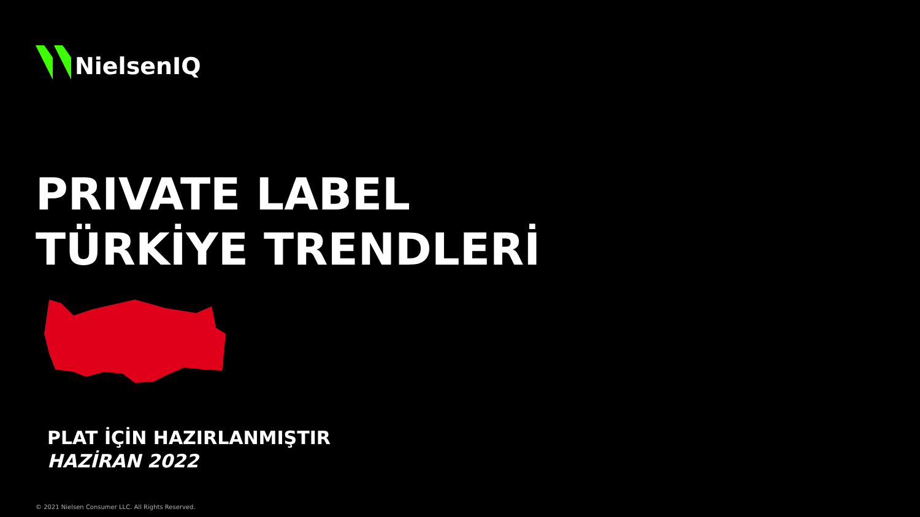NielsenIQ
PRIVATE LABEL
TÜRKİYE TRENDLERİ
PLAT İÇİN HAZIRLANMIŞTIR
HAZİRAN 2022
© 2021 Nielsen Consumer LLC. All Rights Reserved.